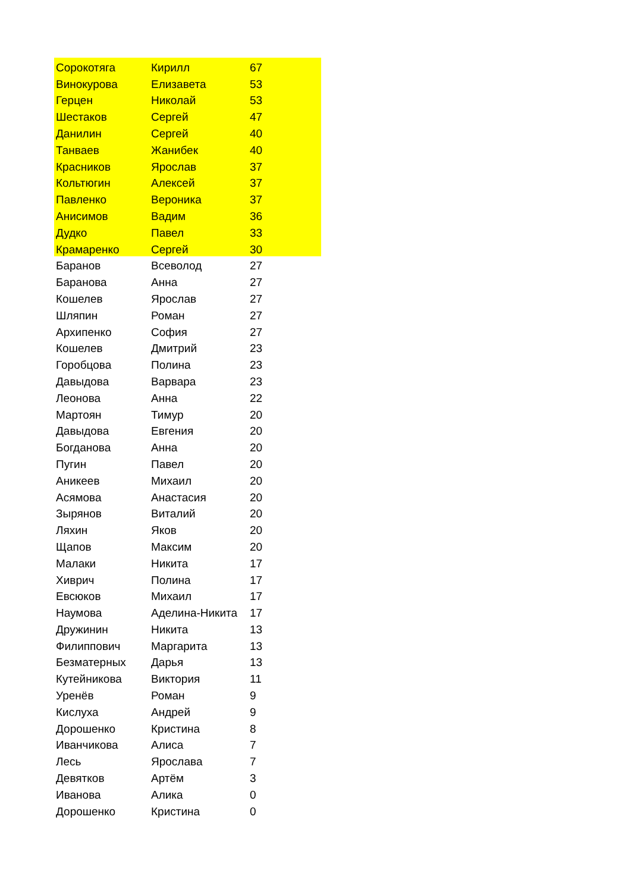| Сорокотяга | Кирилл | 67 |
| Винокурова | Елизавета | 53 |
| Герцен | Николай | 53 |
| Шестаков | Сергей | 47 |
| Данилин | Сергей | 40 |
| Танваев | Жанибек | 40 |
| Красников | Ярослав | 37 |
| Кольтюгин | Алексей | 37 |
| Павленко | Вероника | 37 |
| Анисимов | Вадим | 36 |
| Дудко | Павел | 33 |
| Крамаренко | Сергей | 30 |
| Баранов | Всеволод | 27 |
| Баранова | Анна | 27 |
| Кошелев | Ярослав | 27 |
| Шляпин | Роман | 27 |
| Архипенко | София | 27 |
| Кошелев | Дмитрий | 23 |
| Горобцова | Полина | 23 |
| Давыдова | Варвара | 23 |
| Леонова | Анна | 22 |
| Мартоян | Тимур | 20 |
| Давыдова | Евгения | 20 |
| Богданова | Анна | 20 |
| Пугин | Павел | 20 |
| Аникеев | Михаил | 20 |
| Асямова | Анастасия | 20 |
| Зырянов | Виталий | 20 |
| Ляхин | Яков | 20 |
| Щапов | Максим | 20 |
| Малаки | Никита | 17 |
| Хиврич | Полина | 17 |
| Евсюков | Михаил | 17 |
| Наумова | Аделина-Никита | 17 |
| Дружинин | Никита | 13 |
| Филиппович | Маргарита | 13 |
| Безматерных | Дарья | 13 |
| Кутейникова | Виктория | 11 |
| Уренёв | Роман | 9 |
| Кислуха | Андрей | 9 |
| Дорошенко | Кристина | 8 |
| Иванчикова | Алиса | 7 |
| Лесь | Ярослава | 7 |
| Девятков | Артём | 3 |
| Иванова | Алика | 0 |
| Дорошенко | Кристина | 0 |